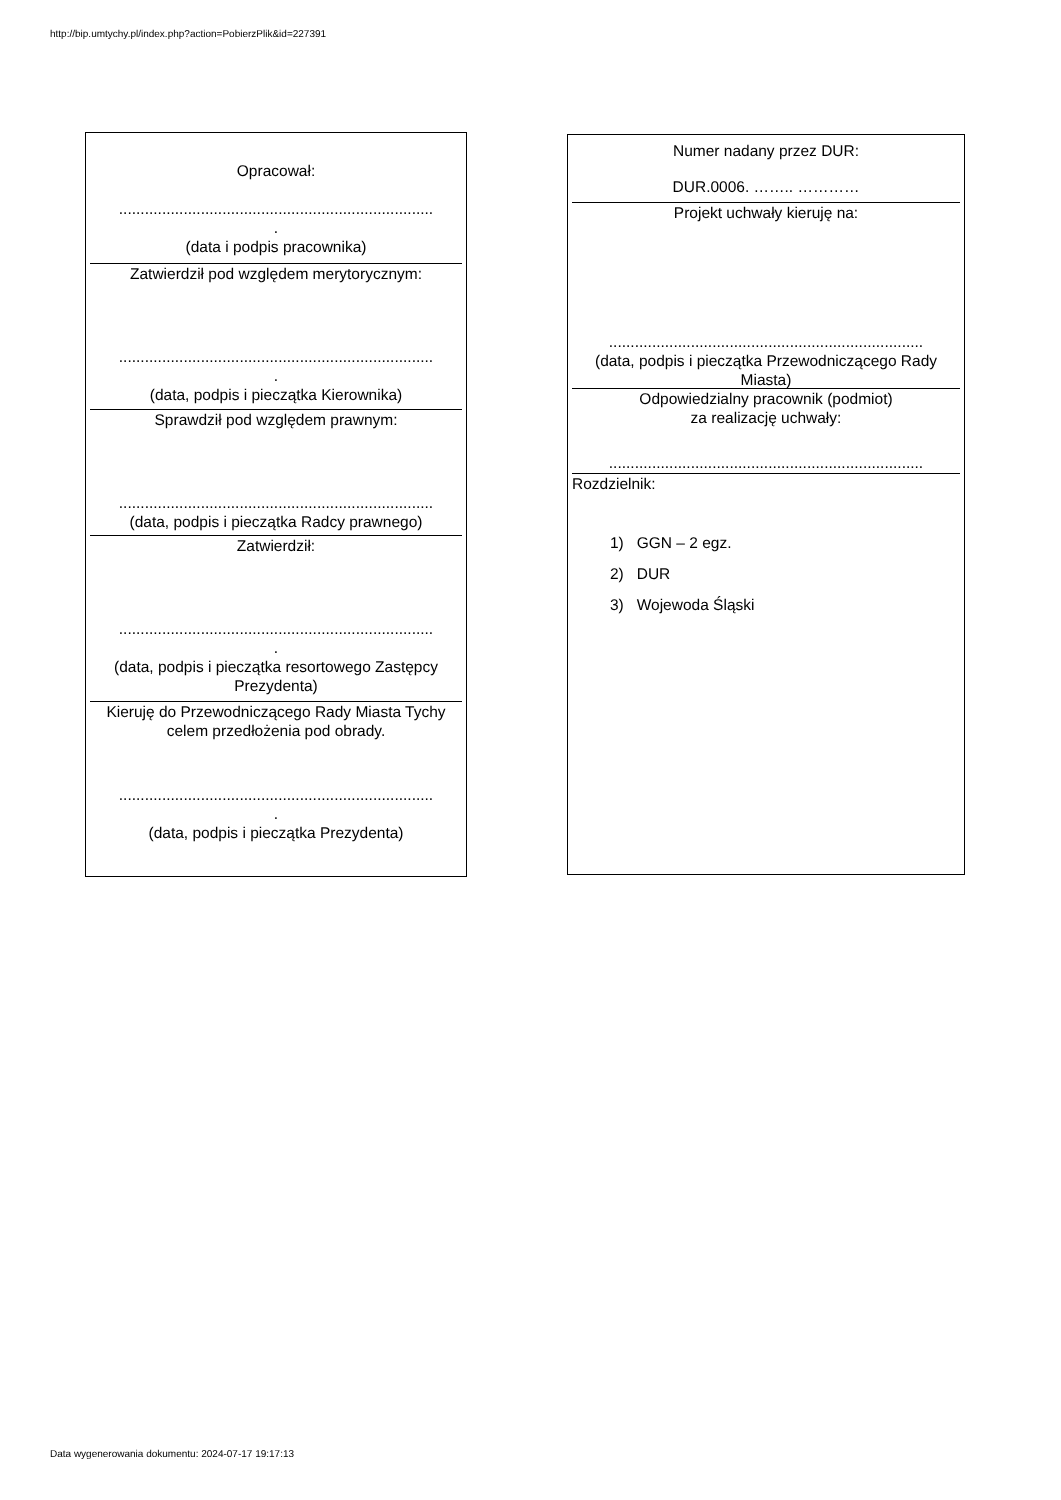http://bip.umtychy.pl/index.php?action=PobierzPlik&id=227391
Opracował:
.........................................................................
.
(data i podpis pracownika)
Zatwierdził pod względem merytorycznym:
.........................................................................
.
(data, podpis i pieczątka Kierownika)
Sprawdził pod względem prawnym:
.........................................................................
(data, podpis i pieczątka Radcy prawnego)
Zatwierdził:
.........................................................................
.
(data, podpis i pieczątka resortowego Zastępcy Prezydenta)
Kieruję do Przewodniczącego Rady Miasta Tychy celem przedłożenia pod obrady.
.........................................................................
.
(data, podpis i pieczątka Prezydenta)
Numer nadany przez DUR:
DUR.0006. …….. …………
Projekt uchwały kieruję na:
.........................................................................
(data, podpis i pieczątka Przewodniczącego Rady Miasta)
Odpowiedzialny pracownik (podmiot)
za realizację uchwały:
.........................................................................
Rozdzielnik:
1) GGN – 2 egz.
2) DUR
3) Wojewoda Śląski
Data wygenerowania dokumentu: 2024-07-17 19:17:13